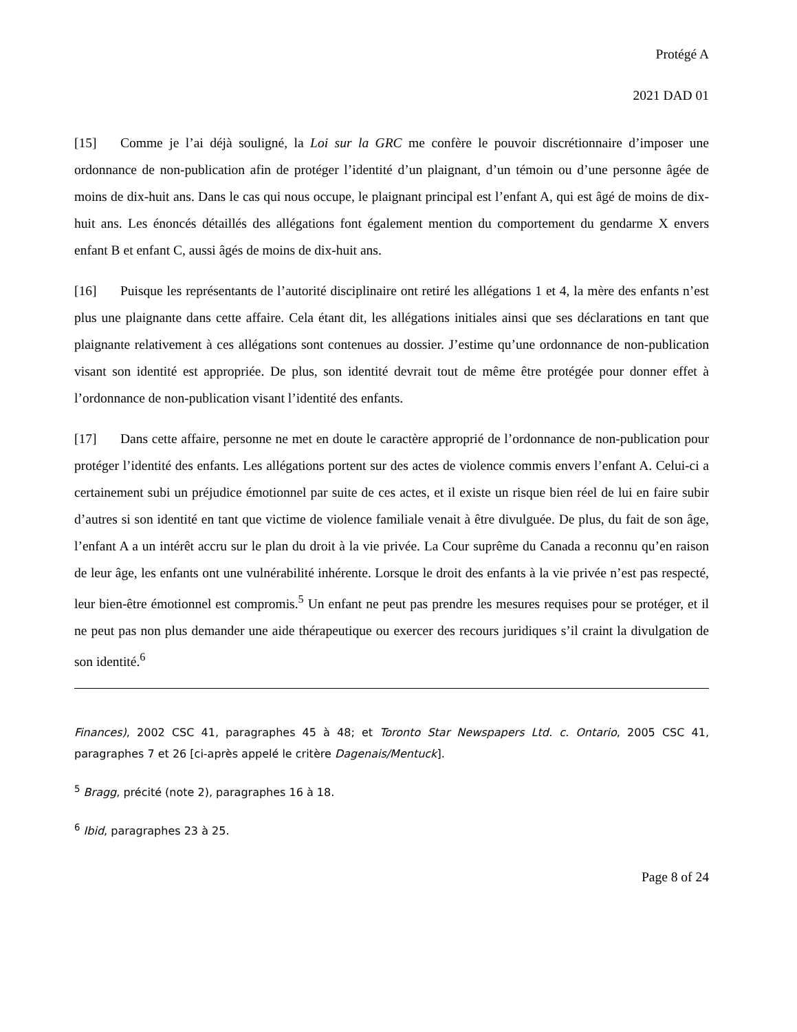Protégé A
2021 DAD 01
[15] Comme je l’ai déjà souligné, la Loi sur la GRC me confère le pouvoir discrétionnaire d’imposer une ordonnance de non-publication afin de protéger l’identité d’un plaignant, d’un témoin ou d’une personne âgée de moins de dix-huit ans. Dans le cas qui nous occupe, le plaignant principal est l’enfant A, qui est âgé de moins de dix-huit ans. Les énoncés détaillés des allégations font également mention du comportement du gendarme X envers enfant B et enfant C, aussi âgés de moins de dix-huit ans.
[16] Puisque les représentants de l’autorité disciplinaire ont retiré les allégations 1 et 4, la mère des enfants n’est plus une plaignante dans cette affaire. Cela étant dit, les allégations initiales ainsi que ses déclarations en tant que plaignante relativement à ces allégations sont contenues au dossier. J’estime qu’une ordonnance de non-publication visant son identité est appropriée. De plus, son identité devrait tout de même être protégée pour donner effet à l’ordonnance de non-publication visant l’identité des enfants.
[17] Dans cette affaire, personne ne met en doute le caractère approprié de l’ordonnance de non-publication pour protéger l’identité des enfants. Les allégations portent sur des actes de violence commis envers l’enfant A. Celui-ci a certainement subi un préjudice émotionnel par suite de ces actes, et il existe un risque bien réel de lui en faire subir d’autres si son identité en tant que victime de violence familiale venait à être divulguée. De plus, du fait de son âge, l’enfant A a un intérêt accru sur le plan du droit à la vie privée. La Cour suprême du Canada a reconnu qu’en raison de leur âge, les enfants ont une vulnérabilité inhérente. Lorsque le droit des enfants à la vie privée n’est pas respecté, leur bien-être émotionnel est compromis.<sup>5</sup> Un enfant ne peut pas prendre les mesures requises pour se protéger, et il ne peut pas non plus demander une aide thérapeutique ou exercer des recours juridiques s’il craint la divulgation de son identité.<sup>6</sup>
Finances), 2002 CSC 41, paragraphes 45 à 48; et Toronto Star Newspapers Ltd. c. Ontario, 2005 CSC 41, paragraphes 7 et 26 [ci-après appelé le critère Dagenais/Mentuck].
<sup>5</sup> Bragg, précité (note 2), paragraphes 16 à 18.
<sup>6</sup> Ibid, paragraphes 23 à 25.
Page 8 of 24